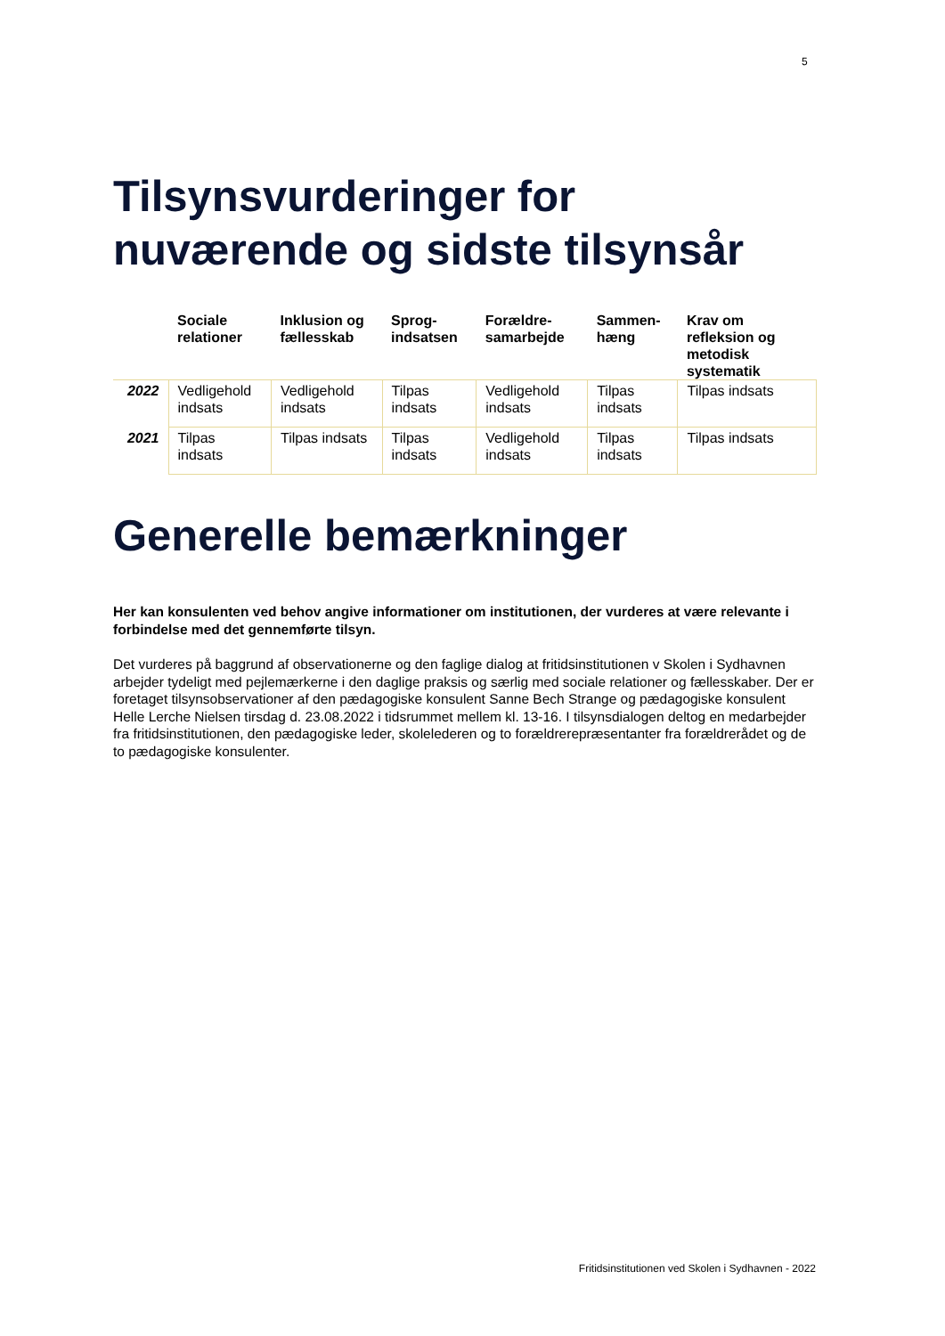5
Tilsynsvurderinger for nuværende og sidste tilsynsår
| | Sociale relationer | Inklusion og fællesskab | Sprog-indsatsen | Forældre-samarbejde | Sammen-hæng | Krav om refleksion og metodisk systematik |
| --- | --- | --- | --- | --- | --- | --- |
| 2022 | Vedligehold indsats | Vedligehold indsats | Tilpas indsats | Vedligehold indsats | Tilpas indsats | Tilpas indsats |
| 2021 | Tilpas indsats | Tilpas indsats | Tilpas indsats | Vedligehold indsats | Tilpas indsats | Tilpas indsats |
Generelle bemærkninger
Her kan konsulenten ved behov angive informationer om institutionen, der vurderes at være relevante i forbindelse med det gennemførte tilsyn.
Det vurderes på baggrund af observationerne og den faglige dialog at fritidsinstitutionen v Skolen i Sydhavnen arbejder tydeligt med pejlemærkerne i den daglige praksis og særlig med sociale relationer og fællesskaber. Der er foretaget tilsynsobservationer af den pædagogiske konsulent Sanne Bech Strange og pædagogiske konsulent Helle Lerche Nielsen tirsdag d. 23.08.2022 i tidsrummet mellem kl. 13-16. I tilsynsdialogen deltog en medarbejder fra fritidsinstitutionen, den pædagogiske leder, skolelederen og to forældrerepræsentanter fra forældrerådet og de to pædagogiske konsulenter.
Fritidsinstitutionen ved Skolen i Sydhavnen - 2022